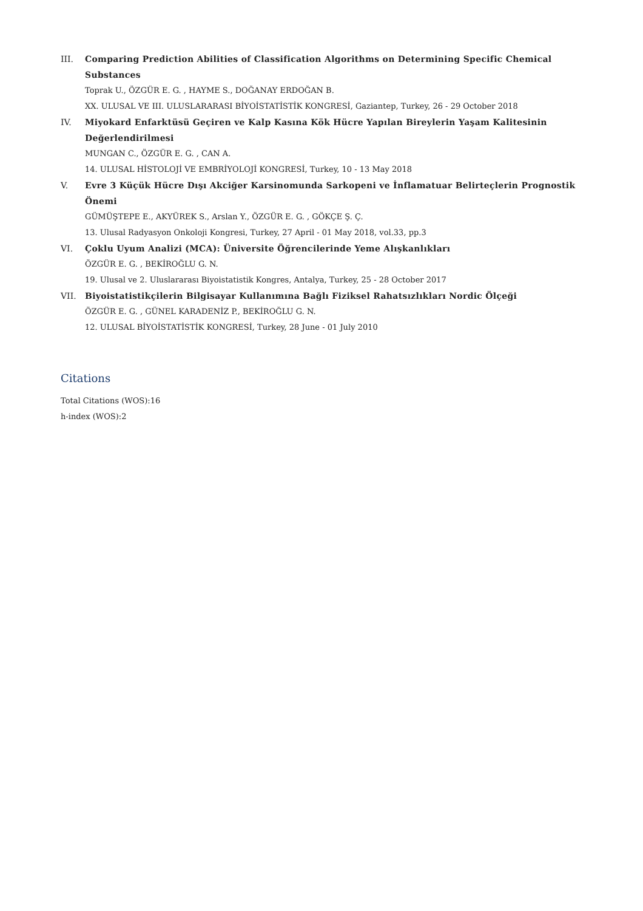III. Comparing Prediction Abilities of Classification Algorithms on Determining Specific Chemical Substances
Toprak U., ÖZGÜR E. G. , HAYME S., DOĞANAY ERDOĞAN B.
XX. ULUSAL VE III. ULUSLARARASI BİYOİSTATİSTİK KONGRESİ, Gaziantep, Turkey, 26 - 29 October 2018
IV. Miyokard Enfarktüsü Geçiren ve Kalp Kasına Kök Hücre Yapılan Bireylerin Yaşam Kalitesinin Değerlendirilmesi
MUNGAN C., ÖZGÜR E. G. , CAN A.
14. ULUSAL HİSTOLOJİ VE EMBRİYOLOJİ KONGRESİ, Turkey, 10 - 13 May 2018
V. Evre 3 Küçük Hücre Dışı Akciğer Karsinomunda Sarkopeni ve İnflamatuar Belirteçlerin Prognostik Önemi
GÜMÜŞTEPE E., AKYÜREK S., Arslan Y., ÖZGÜR E. G. , GÖKÇE Ş. Ç.
13. Ulusal Radyasyon Onkoloji Kongresi, Turkey, 27 April - 01 May 2018, vol.33, pp.3
VI. Çoklu Uyum Analizi (MCA): Üniversite Öğrencilerinde Yeme Alışkanlıkları
ÖZGÜR E. G. , BEKİROĞLU G. N.
19. Ulusal ve 2. Uluslararası Biyoistatistik Kongres, Antalya, Turkey, 25 - 28 October 2017
VII. Biyoistatistikçilerin Bilgisayar Kullanımına Bağlı Fiziksel Rahatsızlıkları Nordic Ölçeği
ÖZGÜR E. G. , GÜNEL KARADENİZ P., BEKİROĞLU G. N.
12. ULUSAL BİYOİSTATİSTİK KONGRESİ, Turkey, 28 June - 01 July 2010
Citations
Total Citations (WOS):16
h-index (WOS):2